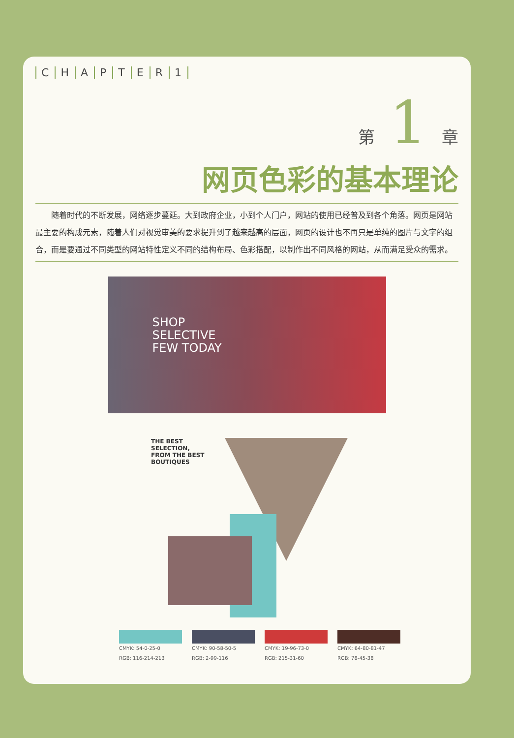CHAPTER 1
第 1 章
网页色彩的基本理论
随着时代的不断发展，网络逐步蔓延。大到政府企业，小到个人门户，网站的使用已经普及到各个角落。网页是网站最主要的构成元素，随着人们对视觉审美的要求提升到了越来越高的层面，网页的设计也不再只是单纯的图片与文字的组合，而是要通过不同类型的网站特性定义不同的结构布局、色彩搭配，以制作出不同风格的网站，从而满足受众的需求。
SHOP
SELECTIVE
FEW TODAY
THE BEST SELECTION, FROM THE BEST BOUTIQUES
CMYK: 54-0-25-0
RGB: 116-214-213
CMYK: 90-58-50-5
RGB: 2-99-116
CMYK: 19-96-73-0
RGB: 215-31-60
CMYK: 64-80-81-47
RGB: 78-45-38